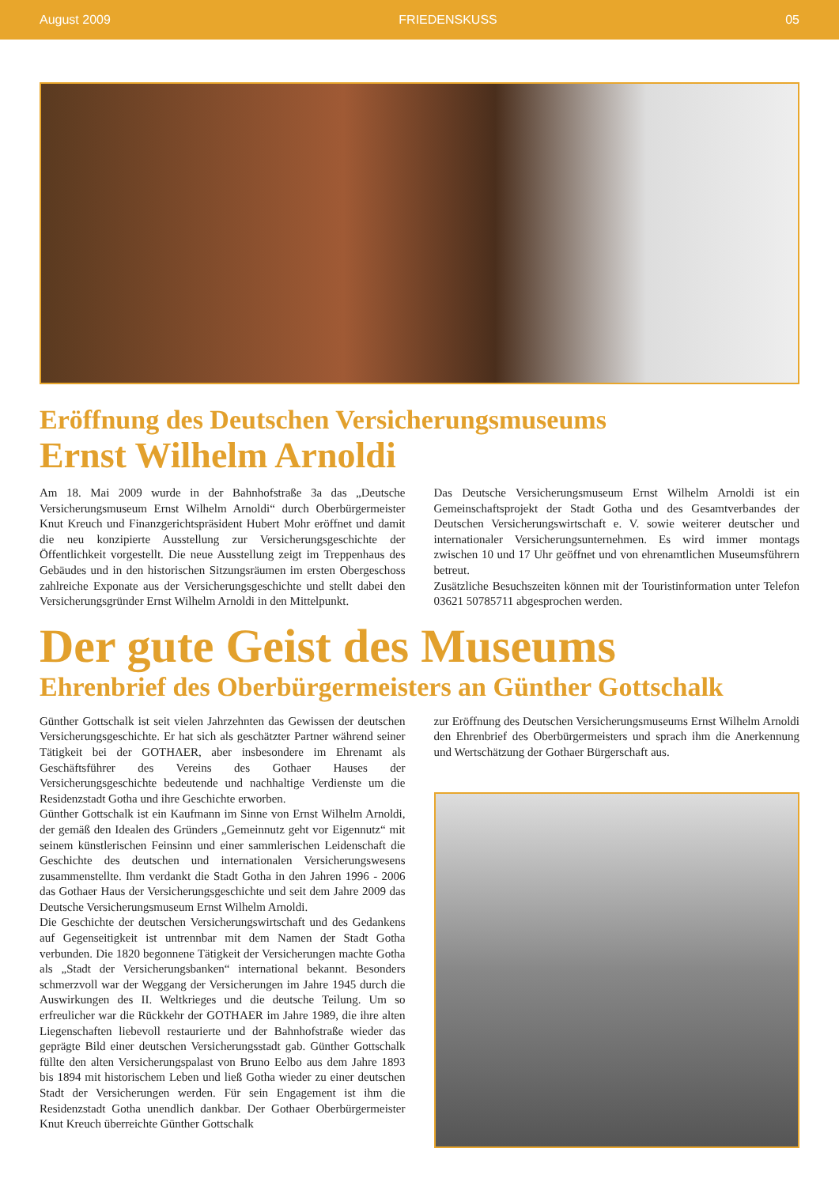August 2009 FRIEDENSKUSS 05
Eröffnung des Deutschen Versicherungsmuseums
Ernst Wilhelm Arnoldi
Am 18. Mai 2009 wurde in der Bahnhofstraße 3a das „Deutsche Versicherungsmuseum Ernst Wilhelm Arnoldi“ durch Oberbürgermeister Knut Kreuch und Finanzgerichtspräsident Hubert Mohr eröffnet und damit die neu konzipierte Ausstellung zur Versicherungsgeschichte der Öffentlichkeit vorgestellt. Die neue Ausstellung zeigt im Treppenhaus des Gebäudes und in den historischen Sitzungsräumen im ersten Obergeschoss zahlreiche Exponate aus der Versicherungsgeschichte und stellt dabei den Versicherungsgründer Ernst Wilhelm Arnoldi in den Mittelpunkt.
Das Deutsche Versicherungsmuseum Ernst Wilhelm Arnoldi ist ein Gemeinschaftsprojekt der Stadt Gotha und des Gesamtverbandes der Deutschen Versicherungswirtschaft e. V. sowie weiterer deutscher und internationaler Versicherungsunternehmen. Es wird immer montags zwischen 10 und 17 Uhr geöffnet und von ehrenamtlichen Museumsführern betreut.
Zusätzliche Besuchszeiten können mit der Touristinformation unter Telefon 03621 50785711 abgesprochen werden.
Der gute Geist des Museums
Ehrenbrief des Oberbürgermeisters an Günther Gottschalk
Günther Gottschalk ist seit vielen Jahrzehnten das Gewissen der deutschen Versicherungsgeschichte. Er hat sich als geschätzter Partner während seiner Tätigkeit bei der GOTHAER, aber insbesondere im Ehrenamt als Geschäftsführer des Vereins des Gothaer Hauses der Versicherungsgeschichte bedeutende und nachhaltige Verdienste um die Residenzstadt Gotha und ihre Geschichte erworben.
Günther Gottschalk ist ein Kaufmann im Sinne von Ernst Wilhelm Arnoldi, der gemäß den Idealen des Gründers „Gemeinnutz geht vor Eigennutz“ mit seinem künstlerischen Feinsinn und einer sammlerischen Leidenschaft die Geschichte des deutschen und internationalen Versicherungswesens zusammenstellte. Ihm verdankt die Stadt Gotha in den Jahren 1996 - 2006 das Gothaer Haus der Versicherungsgeschichte und seit dem Jahre 2009 das Deutsche Versicherungsmuseum Ernst Wilhelm Arnoldi.
Die Geschichte der deutschen Versicherungswirtschaft und des Gedankens auf Gegenseitigkeit ist untrennbar mit dem Namen der Stadt Gotha verbunden. Die 1820 begonnene Tätigkeit der Versicherungen machte Gotha als „Stadt der Versicherungsbanken“ international bekannt. Besonders schmerzvoll war der Weggang der Versicherungen im Jahre 1945 durch die Auswirkungen des II. Weltkrieges und die deutsche Teilung. Um so erfreulicher war die Rückkehr der GOTHAER im Jahre 1989, die ihre alten Liegenschaften liebevoll restaurierte und der Bahnhofstraße wieder das geprägte Bild einer deutschen Versicherungsstadt gab. Günther Gottschalk füllte den alten Versicherungspalast von Bruno Eelbo aus dem Jahre 1893 bis 1894 mit historischem Leben und ließ Gotha wieder zu einer deutschen Stadt der Versicherungen werden. Für sein Engagement ist ihm die Residenzstadt Gotha unendlich dankbar. Der Gothaer Oberbürgermeister Knut Kreuch überreichte Günther Gottschalk
zur Eröffnung des Deutschen Versicherungsmuseums Ernst Wilhelm Arnoldi den Ehrenbrief des Oberbürgermeisters und sprach ihm die Anerkennung und Wertschätzung der Gothaer Bürgerschaft aus.